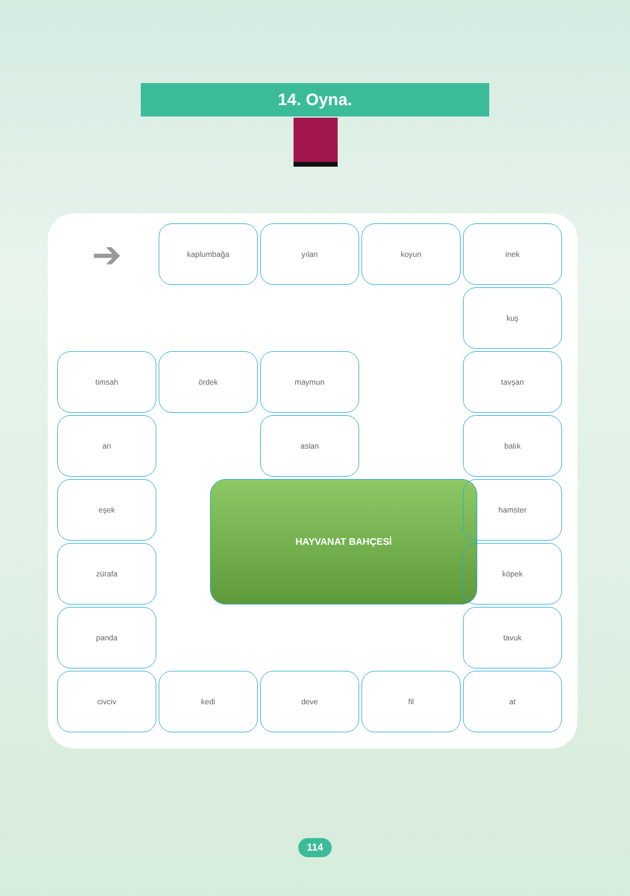14. Oyna.
➔
kaplumbağa
yılan
koyun
inek
kuş
timsah
ördek
maymun
tavşan
arı
aslan
balık
eşek
HAYVANAT BAHÇESİ
hamster
zürafa
köpek
panda
tavuk
civciv
kedi
deve
fil
at
114